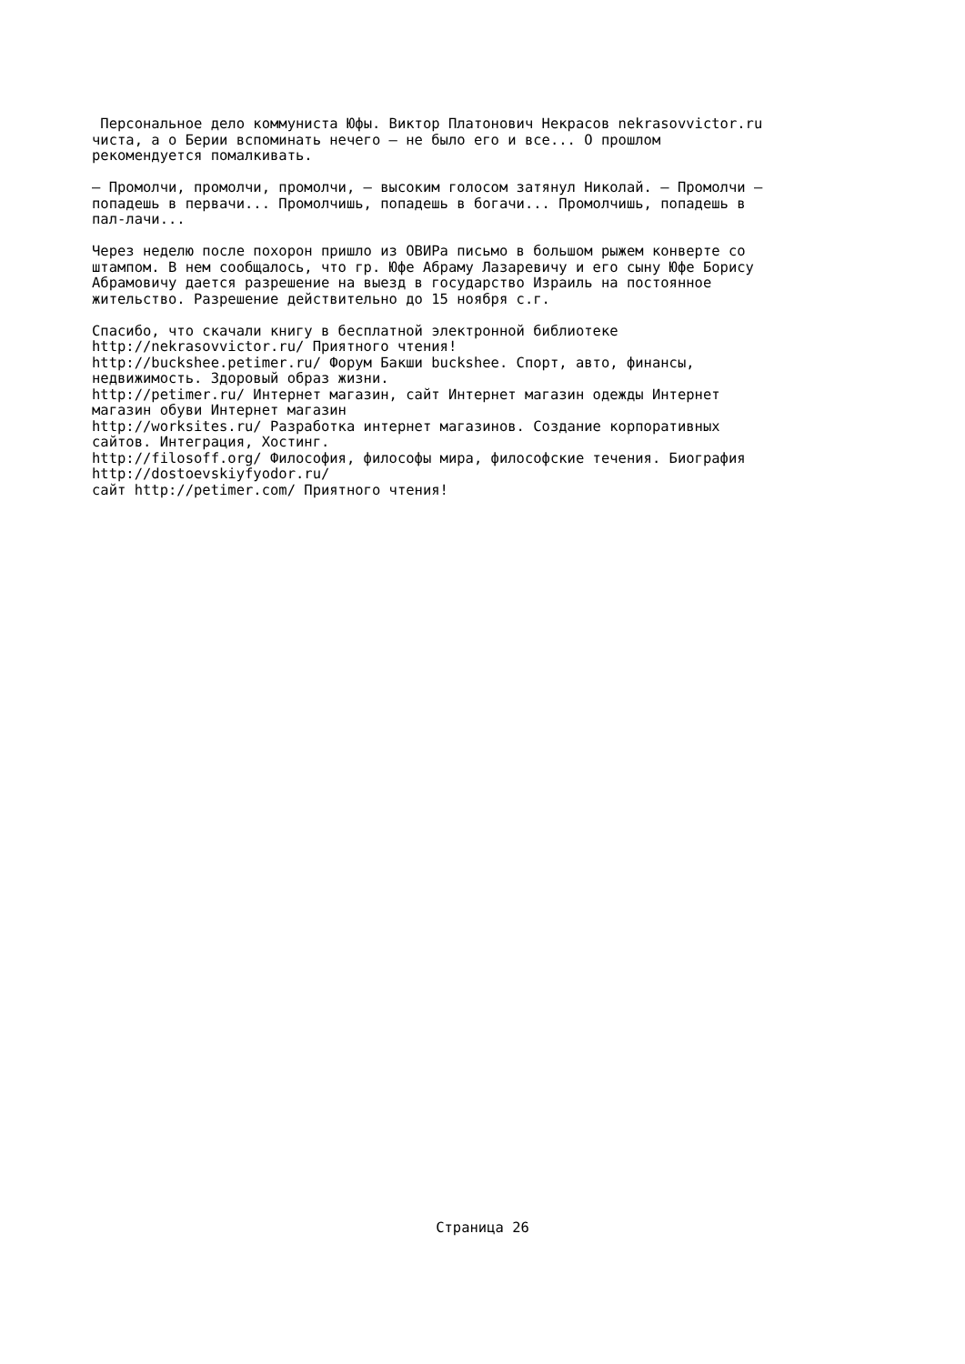Персональное дело коммуниста Юфы. Виктор Платонович Некрасов nekrasovvictor.ru чиста, а о Берии вспоминать нечего — не было его и все... О прошлом рекомендуется помалкивать.
— Промолчи, промолчи, промолчи, — высоким голосом затянул Николай. — Промолчи — попадешь в первачи... Промолчишь, попадешь в богачи... Промолчишь, попадешь в пал-лачи...
Через неделю после похорон пришло из ОВИРа письмо в большом рыжем конверте со штампом. В нем сообщалось, что гр. Юфе Абраму Лазаревичу и его сыну Юфе Борису Абрамовичу дается разрешение на выезд в государство Израиль на постоянное жительство. Разрешение действительно до 15 ноября с.г.
Спасибо, что скачали книгу в бесплатной электронной библиотеке http://nekrasovvictor.ru/ Приятного чтения! http://buckshee.petimer.ru/ Форум Бакши buckshee. Спорт, авто, финансы, недвижимость. Здоровый образ жизни. http://petimer.ru/ Интернет магазин, сайт Интернет магазин одежды Интернет магазин обуви Интернет магазин http://worksites.ru/ Разработка интернет магазинов. Создание корпоративных сайтов. Интеграция, Хостинг. http://filosoff.org/ Философия, философы мира, философские течения. Биография http://dostoevskiyfyodor.ru/ сайт http://petimer.com/ Приятного чтения!
Страница 26